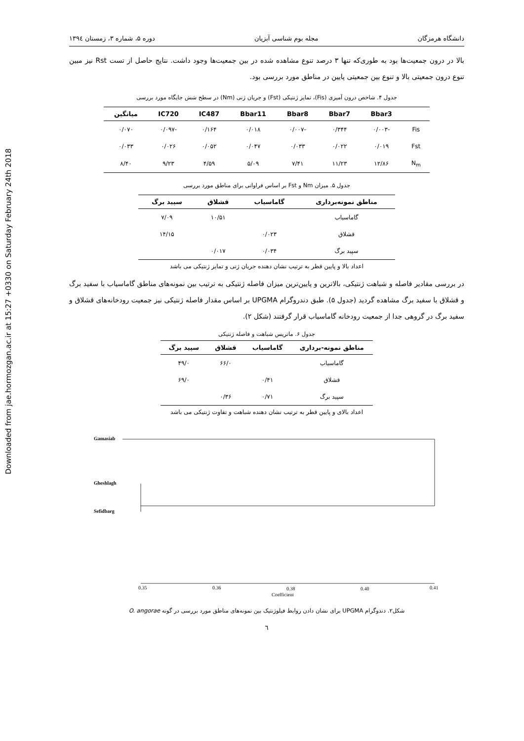Downloaded from jae.hormozgan.ac.ir at 15:27 +0330 on Saturday February 24th 2018
دانشگاه هرمزگان مجله بوم شناسی آبزیان دوره ۵، شماره ۳، زمستان ۱۳۹٤
بالا در درون جمعیت‌ها بود به طوری‌که تنها ۳ درصد تنوع مشاهده شده در بین جمعیت‌ها وجود داشت. نتایج حاصل از تست Rst نیز مبین تنوع درون جمعیتی بالا و تنوع بین جمعیتی پایین در مناطق مورد بررسی بود.
جدول ۴. شاخص درون آمیزی (Fis)، تمایز ژنتیکی (Fst) و جریان ژنی (Nm) در سطح شش جایگاه مورد بررسی
| | Bbar3 | Bbar7 | Bbar8 | Bbar11 | IC487 | IC720 | میانگین |
| --- | --- | --- | --- | --- | --- | --- | --- |
| Fis | -۰/۰۰۳ | ۰/۳۴۴ | -۰/۰۰۷ | ۰/۰۱۸ | ۰/۱۶۴ | -۰/۰۹۷ | ۰/۰۷۰ |
| Fst | ۰/۰۱۹ | ۰/۰۲۲ | ۰/۰۳۳ | ۰/۰۴۷ | ۰/۰۵۲ | ۰/۰۲۶ | ۰/۰۳۳ |
| N<sub>m</sub> | ۱۲/۸۶ | ۱۱/۲۳ | ۷/۴۱ | ۵/۰۹ | ۴/۵۹ | ۹/۲۳ | ۸/۴۰ |
جدول ۵. میزان Nm و Fst بر اساس فراوانی برای مناطق مورد بررسی
| مناطق نمونه‌برداری | گاماسیاب | قشلاق | سپید برگ |
| --- | --- | --- | --- |
| گاماسیاب | | ۱۰/۵۱ | ۷/۰۹ |
| قشلاق | ۰/۰۲۳ | | ۱۴/۱۵ |
| سپید برگ | ۰/۰۳۴ | ۰/۰۱۷ | |
اعداد بالا و پایین قطر به ترتیب نشان دهنده جریان ژنی و تمایز ژنتیکی می باشد
در بررسی مقادیر فاصله و شباهت ژنتیکی، بالاترین و پایین‌ترین میزان فاصله ژنتیکی به ترتیب بین نمونه‌های مناطق گاماسیاب با سفید برگ و قشلاق با سفید برگ مشاهده گردید (جدول ۵). طبق دندروگرام UPGMA بر اساس مقدار فاصله ژنتیکی نیز جمعیت رودخانه‌های قشلاق و سفید برگ در گروهی جدا از جمعیت رودخانه گاماسیاب قرار گرفتند (شکل ۲).
جدول ۶. ماتریس شباهت و فاصله ژنتیکی
| مناطق نمونه-برداری | گاماسیاب | قشلاق | سپید برگ |
| --- | --- | --- | --- |
| گاماسیاب | | ۶۶/۰ | ۴۹/۰ |
| قشلاق | ۰/۴۱ | | ۶۹/۰ |
| سپید برگ | ۰/۷۱ | ۰/۳۶ | |
اعداد بالای و پایین قطر به ترتیب نشان دهنده شباهت و تفاوت ژنتیکی می باشد
Gamasiab
Gheshlagh
Sefidbarg
0.35
0.36
0.38
0.40
0.41
Coefficient
شکل۲. دندوگرام UPGMA برای نشان دادن روابط فیلوژنتیک بین نمونه‌های مناطق مورد بررسی در گونه O. angorae
٦